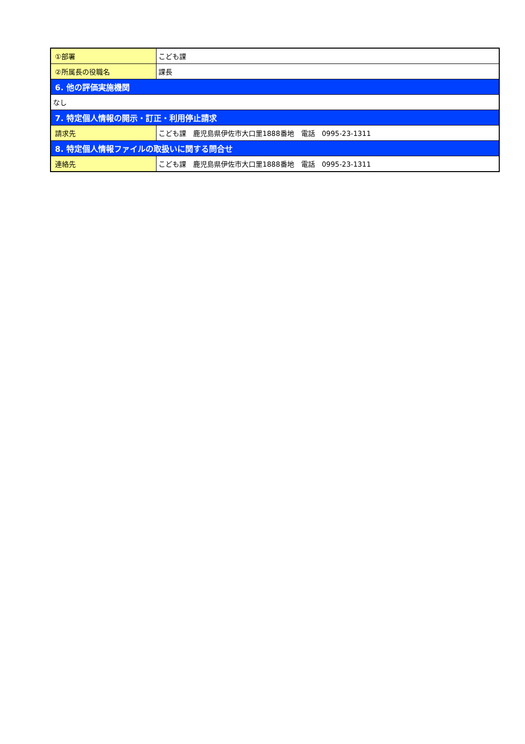| ①部署 | こども課 |
| ②所属長の役職名 | 課長 |
| 6. 他の評価実施機関 | |
| なし | |
| 7. 特定個人情報の開示・訂正・利用停止請求 | |
| 請求先 | こども課 鹿児島県伊佐市大口里1888番地 電話 0995-23-1311 |
| 8. 特定個人情報ファイルの取扱いに関する問合せ | |
| 連絡先 | こども課 鹿児島県伊佐市大口里1888番地 電話 0995-23-1311 |